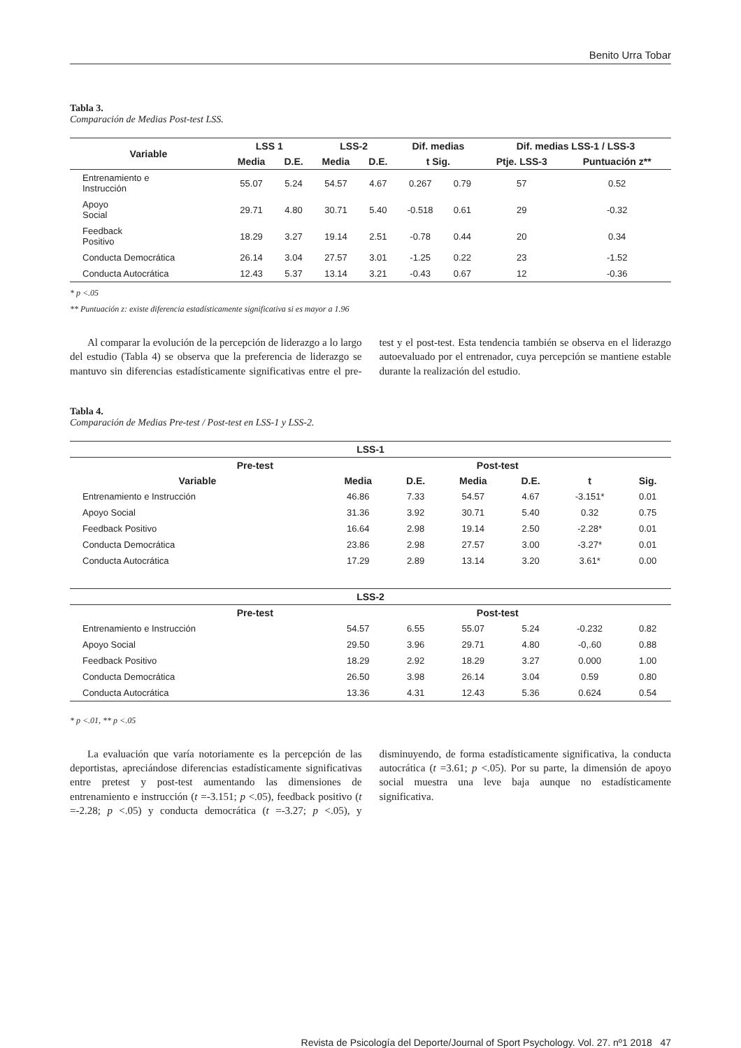Benito Urra Tobar
Tabla 3.
Comparación de Medias Post-test LSS.
| Variable | LSS 1 | | LSS-2 | | Dif. medias | | Dif. medias LSS-1 / LSS-3 | |
| --- | --- | --- | --- | --- | --- | --- | --- | --- |
| | Media | D.E. | Media | D.E. | t Sig. | | Ptje. LSS-3 | Puntuación z** |
| Entrenamiento e Instrucción | 55.07 | 5.24 | 54.57 | 4.67 | 0.267 | 0.79 | 57 | 0.52 |
| Apoyo Social | 29.71 | 4.80 | 30.71 | 5.40 | -0.518 | 0.61 | 29 | -0.32 |
| Feedback Positivo | 18.29 | 3.27 | 19.14 | 2.51 | -0.78 | 0.44 | 20 | 0.34 |
| Conducta Democrática | 26.14 | 3.04 | 27.57 | 3.01 | -1.25 | 0.22 | 23 | -1.52 |
| Conducta Autocrática | 12.43 | 5.37 | 13.14 | 3.21 | -0.43 | 0.67 | 12 | -0.36 |
* p <.05
** Puntuación z: existe diferencia estadísticamente significativa si es mayor a 1.96
Al comparar la evolución de la percepción de liderazgo a lo largo del estudio (Tabla 4) se observa que la preferencia de liderazgo se mantuvo sin diferencias estadísticamente significativas entre el pre-test y el post-test. Esta tendencia también se observa en el liderazgo autoevaluado por el entrenador, cuya percepción se mantiene estable durante la realización del estudio.
Tabla 4.
Comparación de Medias Pre-test / Post-test en LSS-1 y LSS-2.
| LSS-1 | | | | | | |
| --- | --- | --- | --- | --- | --- | --- |
| Pre-test | | | Post-test | | | |
| Variable | Media | D.E. | Media | D.E. | t | Sig. |
| Entrenamiento e Instrucción | 46.86 | 7.33 | 54.57 | 4.67 | -3.151* | 0.01 |
| Apoyo Social | 31.36 | 3.92 | 30.71 | 5.40 | 0.32 | 0.75 |
| Feedback Positivo | 16.64 | 2.98 | 19.14 | 2.50 | -2.28* | 0.01 |
| Conducta Democrática | 23.86 | 2.98 | 27.57 | 3.00 | -3.27* | 0.01 |
| Conducta Autocrática | 17.29 | 2.89 | 13.14 | 3.20 | 3.61* | 0.00 |
| LSS-2 | | | | | | |
| Pre-test | | | Post-test | | | |
| Entrenamiento e Instrucción | 54.57 | 6.55 | 55.07 | 5.24 | -0.232 | 0.82 |
| Apoyo Social | 29.50 | 3.96 | 29.71 | 4.80 | -0,.60 | 0.88 |
| Feedback Positivo | 18.29 | 2.92 | 18.29 | 3.27 | 0.000 | 1.00 |
| Conducta Democrática | 26.50 | 3.98 | 26.14 | 3.04 | 0.59 | 0.80 |
| Conducta Autocrática | 13.36 | 4.31 | 12.43 | 5.36 | 0.624 | 0.54 |
* p <.01, ** p <.05
La evaluación que varía notoriamente es la percepción de las deportistas, apreciándose diferencias estadísticamente significativas entre pretest y post-test aumentando las dimensiones de entrenamiento e instrucción (t =-3.151; p <.05), feedback positivo (t =-2.28; p <.05) y conducta democrática (t =-3.27; p <.05), y disminuyendo, de forma estadísticamente significativa, la conducta autocrática (t =3.61; p <.05). Por su parte, la dimensión de apoyo social muestra una leve baja aunque no estadísticamente significativa.
Revista de Psicología del Deporte/Journal of Sport Psychology. Vol. 27. nº1 2018 47